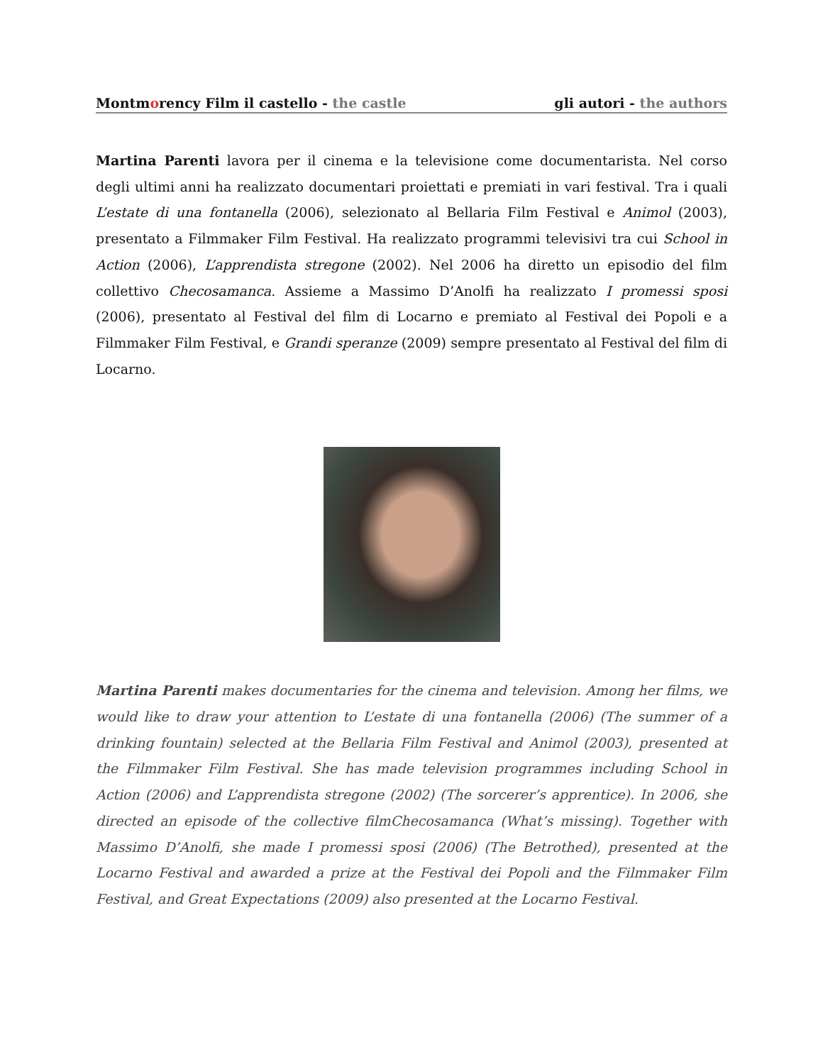Montmorency Film il castello - the castle
gli autori - the authors
Martina Parenti lavora per il cinema e la televisione come documentarista. Nel corso degli ultimi anni ha realizzato documentari proiettati e premiati in vari festival. Tra i quali L’estate di una fontanella (2006), selezionato al Bellaria Film Festival e Animol (2003), presentato a Filmmaker Film Festival. Ha realizzato programmi televisivi tra cui School in Action (2006), L’apprendista stregone (2002). Nel 2006 ha diretto un episodio del film collettivo Checosamanca. Assieme a Massimo D’Anolfi ha realizzato I promessi sposi (2006), presentato al Festival del film di Locarno e premiato al Festival dei Popoli e a Filmmaker Film Festival, e Grandi speranze (2009) sempre presentato al Festival del film di Locarno.
Martina Parenti makes documentaries for the cinema and television. Among her films, we would like to draw your attention to L’estate di una fontanella (2006) (The summer of a drinking fountain) selected at the Bellaria Film Festival and Animol (2003), presented at the Filmmaker Film Festival. She has made television programmes including School in Action (2006) and L’apprendista stregone (2002) (The sorcerer’s apprentice). In 2006, she directed an episode of the collective filmChecosamanca (What’s missing). Together with Massimo D’Anolfi, she made I promessi sposi (2006) (The Betrothed), presented at the Locarno Festival and awarded a prize at the Festival dei Popoli and the Filmmaker Film Festival, and Great Expectations (2009) also presented at the Locarno Festival.